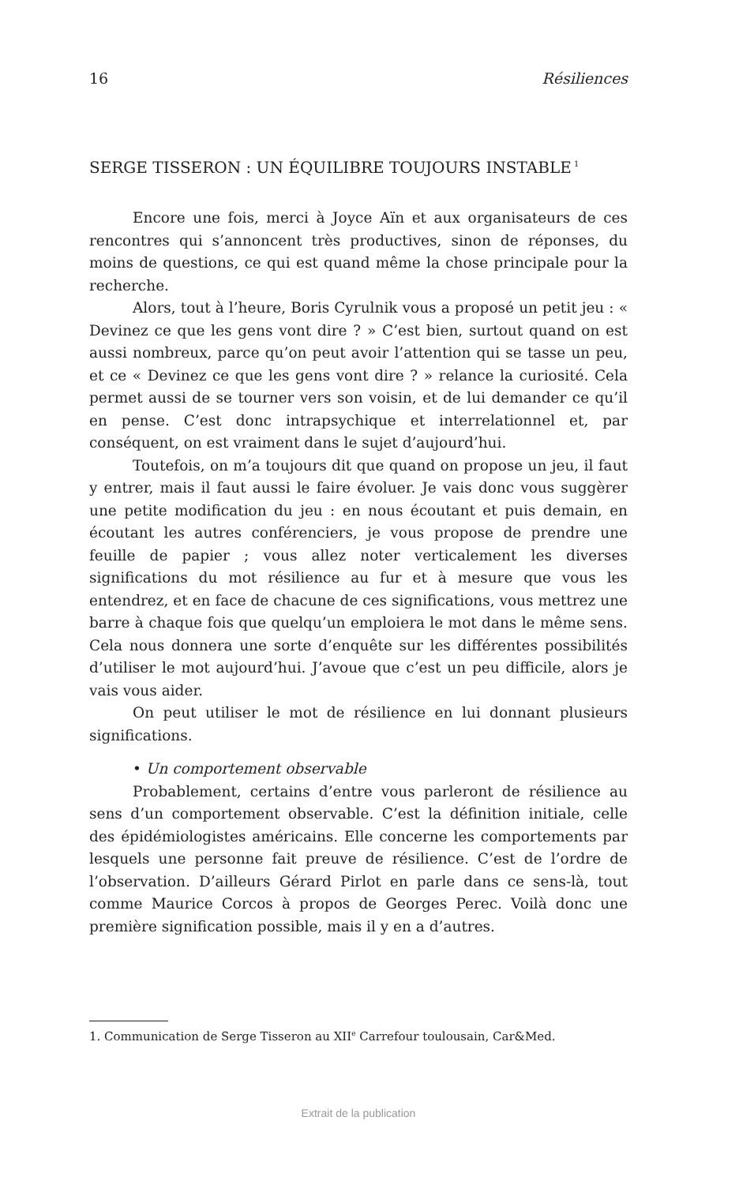16 Résiliences
SERGE TISSERON : UN ÉQUILIBRE TOUJOURS INSTABLE<sup>1</sup>
Encore une fois, merci à Joyce Aïn et aux organisateurs de ces rencontres qui s’annoncent très productives, sinon de réponses, du moins de questions, ce qui est quand même la chose principale pour la recherche.
Alors, tout à l’heure, Boris Cyrulnik vous a proposé un petit jeu : « Devinez ce que les gens vont dire ? » C’est bien, surtout quand on est aussi nombreux, parce qu’on peut avoir l’attention qui se tasse un peu, et ce « Devinez ce que les gens vont dire ? » relance la curiosité. Cela permet aussi de se tourner vers son voisin, et de lui demander ce qu’il en pense. C’est donc intrapsychique et interrelationnel et, par conséquent, on est vraiment dans le sujet d’aujourd’hui.
Toutefois, on m’a toujours dit que quand on propose un jeu, il faut y entrer, mais il faut aussi le faire évoluer. Je vais donc vous suggèrer une petite modification du jeu : en nous écoutant et puis demain, en écoutant les autres conférenciers, je vous propose de prendre une feuille de papier ; vous allez noter verticalement les diverses significations du mot résilience au fur et à mesure que vous les entendrez, et en face de chacune de ces significations, vous mettrez une barre à chaque fois que quelqu’un emploiera le mot dans le même sens. Cela nous donnera une sorte d’enquête sur les différentes possibilités d’utiliser le mot aujourd’hui. J’avoue que c’est un peu difficile, alors je vais vous aider.
On peut utiliser le mot de résilience en lui donnant plusieurs significations.
• Un comportement observable
Probablement, certains d’entre vous parleront de résilience au sens d’un comportement observable. C’est la définition initiale, celle des épidémiologistes américains. Elle concerne les comportements par lesquels une personne fait preuve de résilience. C’est de l’ordre de l’observation. D’ailleurs Gérard Pirlot en parle dans ce sens-là, tout comme Maurice Corcos à propos de Georges Perec. Voilà donc une première signification possible, mais il y en a d’autres.
1. Communication de Serge Tisseron au XII<sup>e</sup> Carrefour toulousain, Car&Med.
Extrait de la publication